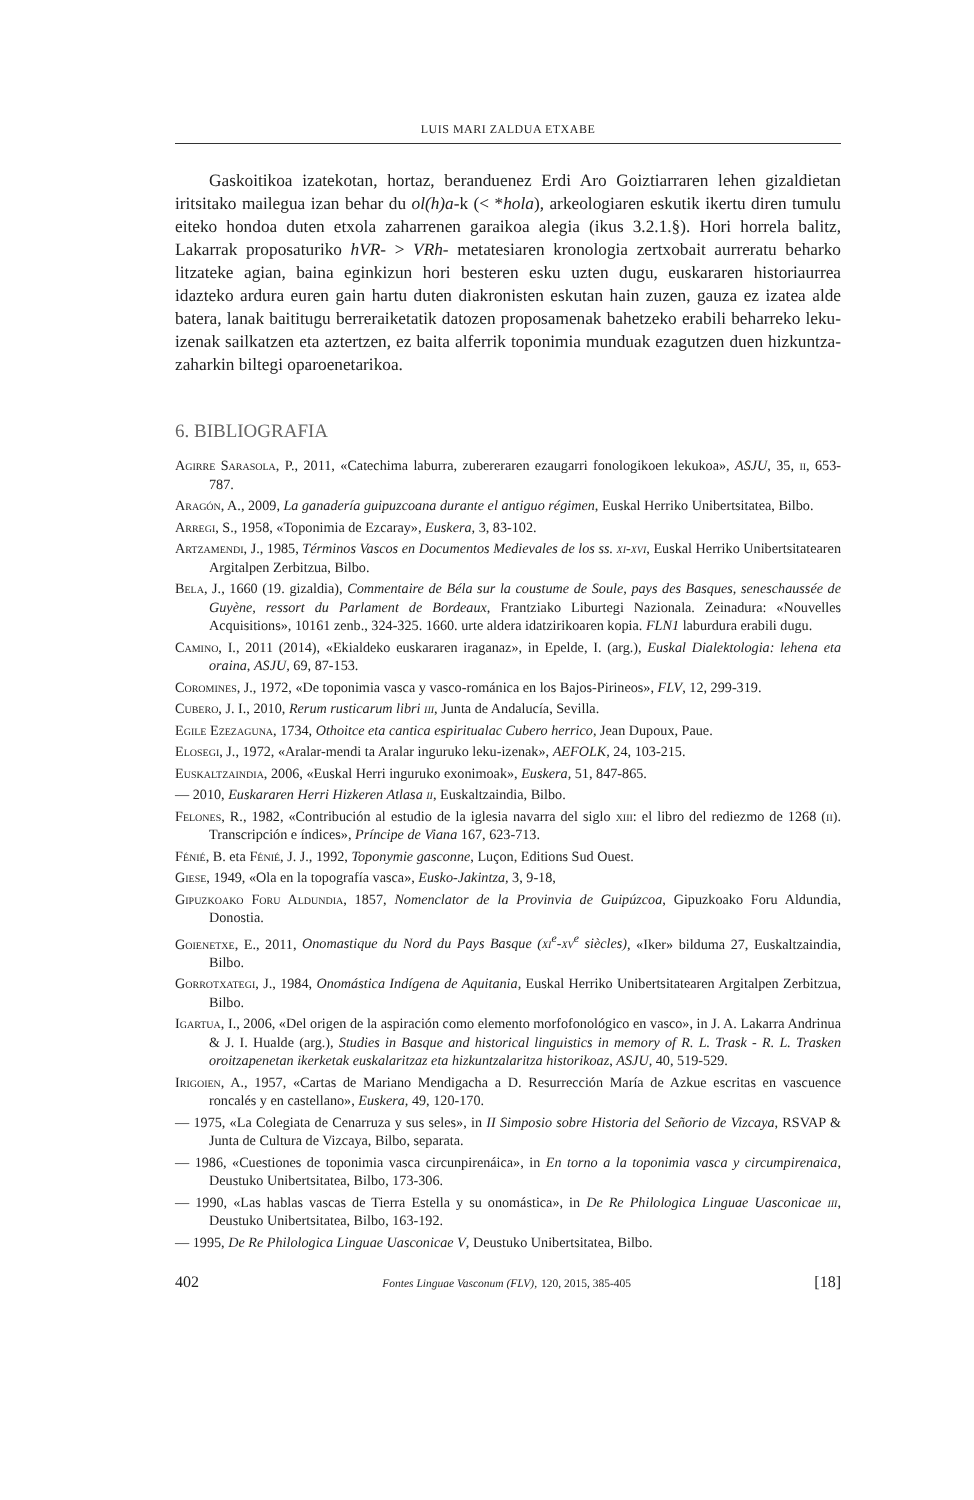LUIS MARI ZALDUA ETXABE
Gaskoitikoa izatekotan, hortaz, beranduenez Erdi Aro Goiztiarraren lehen gizaldietan iritsitako mailegua izan behar du ol(h)a-k (< *hola), arkeologiaren eskutik ikertu diren tumulu eiteko hondoa duten etxola zaharrenen garaikoa alegia (ikus 3.2.1.§). Hori horrela balitz, Lakarrak proposaturiko hVR- > VRh- metatesiaren kronologia zertxobait aurreratu beharko litzateke agian, baina eginkizun hori besteren esku uzten dugu, euskararen historiaurrea idazteko ardura euren gain hartu duten diakronisten eskutan hain zuzen, gauza ez izatea alde batera, lanak baititugu berreraiketatik datozen proposamenak bahetzeko erabili beharreko leku-izenak sailkatzen eta aztertzen, ez baita alferrik toponimia munduak ezagutzen duen hizkuntza-zaharkin biltegi oparoenetarikoa.
6. BIBLIOGRAFIA
Agirre Sarasola, P., 2011, «Catechima laburra, zubereraren ezaugarri fonologikoen lekukoa», ASJU, 35, ii, 653-787.
Aragón, A., 2009, La ganadería guipuzcoana durante el antiguo régimen, Euskal Herriko Unibertsitatea, Bilbo.
Arregi, S., 1958, «Toponimia de Ezcaray», Euskera, 3, 83-102.
Artzamendi, J., 1985, Términos Vascos en Documentos Medievales de los ss. xi-xvi, Euskal Herriko Unibertsitatearen Argitalpen Zerbitzua, Bilbo.
Bela, J., 1660 (19. gizaldia), Commentaire de Béla sur la coustume de Soule, pays des Basques, seneschaussée de Guyène, ressort du Parlament de Bordeaux, Frantziako Liburtegi Nazionala. Zeinadura: «Nouvelles Acquisitions», 10161 zenb., 324-325. 1660. urte aldera idatzirikoaren kopia. FLN1 laburdura erabili dugu.
Camino, I., 2011 (2014), «Ekialdeko euskararen iraganaz», in Epelde, I. (arg.), Euskal Dialektologia: lehena eta oraina, ASJU, 69, 87-153.
Coromines, J., 1972, «De toponimia vasca y vasco-románica en los Bajos-Pirineos», FLV, 12, 299-319.
Cubero, J. I., 2010, Rerum rusticarum libri iii, Junta de Andalucía, Sevilla.
Egile Ezezaguna, 1734, Othoitce eta cantica espiritualac Cubero herrico, Jean Dupoux, Paue.
Elosegi, J., 1972, «Aralar-mendi ta Aralar inguruko leku-izenak», AEFOLK, 24, 103-215.
Euskaltzaindia, 2006, «Euskal Herri inguruko exonimoak», Euskera, 51, 847-865.
— 2010, Euskararen Herri Hizkeren Atlasa ii, Euskaltzaindia, Bilbo.
Felones, R., 1982, «Contribución al estudio de la iglesia navarra del siglo xiii: el libro del rediezmo de 1268 (ii). Transcripción e índices», Príncipe de Viana 167, 623-713.
Fénié, B. eta Fénié, J. J., 1992, Toponymie gasconne, Luçon, Editions Sud Ouest.
Giese, 1949, «Ola en la topografía vasca», Eusko-Jakintza, 3, 9-18,
Gipuzkoako Foru Aldundia, 1857, Nomenclator de la Provinvia de Guipúzcoa, Gipuzkoako Foru Aldundia, Donostia.
Goienetxe, E., 2011, Onomastique du Nord du Pays Basque (xi<sup>e</sup>-xv<sup>e</sup> siècles), «Iker» bilduma 27, Euskaltzaindia, Bilbo.
Gorrotxategi, J., 1984, Onomástica Indígena de Aquitania, Euskal Herriko Unibertsitatearen Argitalpen Zerbitzua, Bilbo.
Igartua, I., 2006, «Del origen de la aspiración como elemento morfofonológico en vasco», in J. A. Lakarra Andrinua & J. I. Hualde (arg.), Studies in Basque and historical linguistics in memory of R. L. Trask - R. L. Trasken oroitzapenetan ikerketak euskalaritzaz eta hizkuntzalaritza historikoaz, ASJU, 40, 519-529.
Irigoien, A., 1957, «Cartas de Mariano Mendigacha a D. Resurrección María de Azkue escritas en vascuence roncalés y en castellano», Euskera, 49, 120-170.
— 1975, «La Colegiata de Cenarruza y sus seles», in II Simposio sobre Historia del Señorio de Vizcaya, RSVAP & Junta de Cultura de Vizcaya, Bilbo, separata.
— 1986, «Cuestiones de toponimia vasca circunpirenáica», in En torno a la toponimia vasca y circumpirenaica, Deustuko Unibertsitatea, Bilbo, 173-306.
— 1990, «Las hablas vascas de Tierra Estella y su onomástica», in De Re Philologica Linguae Uasconicae iii, Deustuko Unibertsitatea, Bilbo, 163-192.
— 1995, De Re Philologica Linguae Uasconicae V, Deustuko Unibertsitatea, Bilbo.
402 Fontes Linguae Vasconum (FLV), 120, 2015, 385-405 [18]